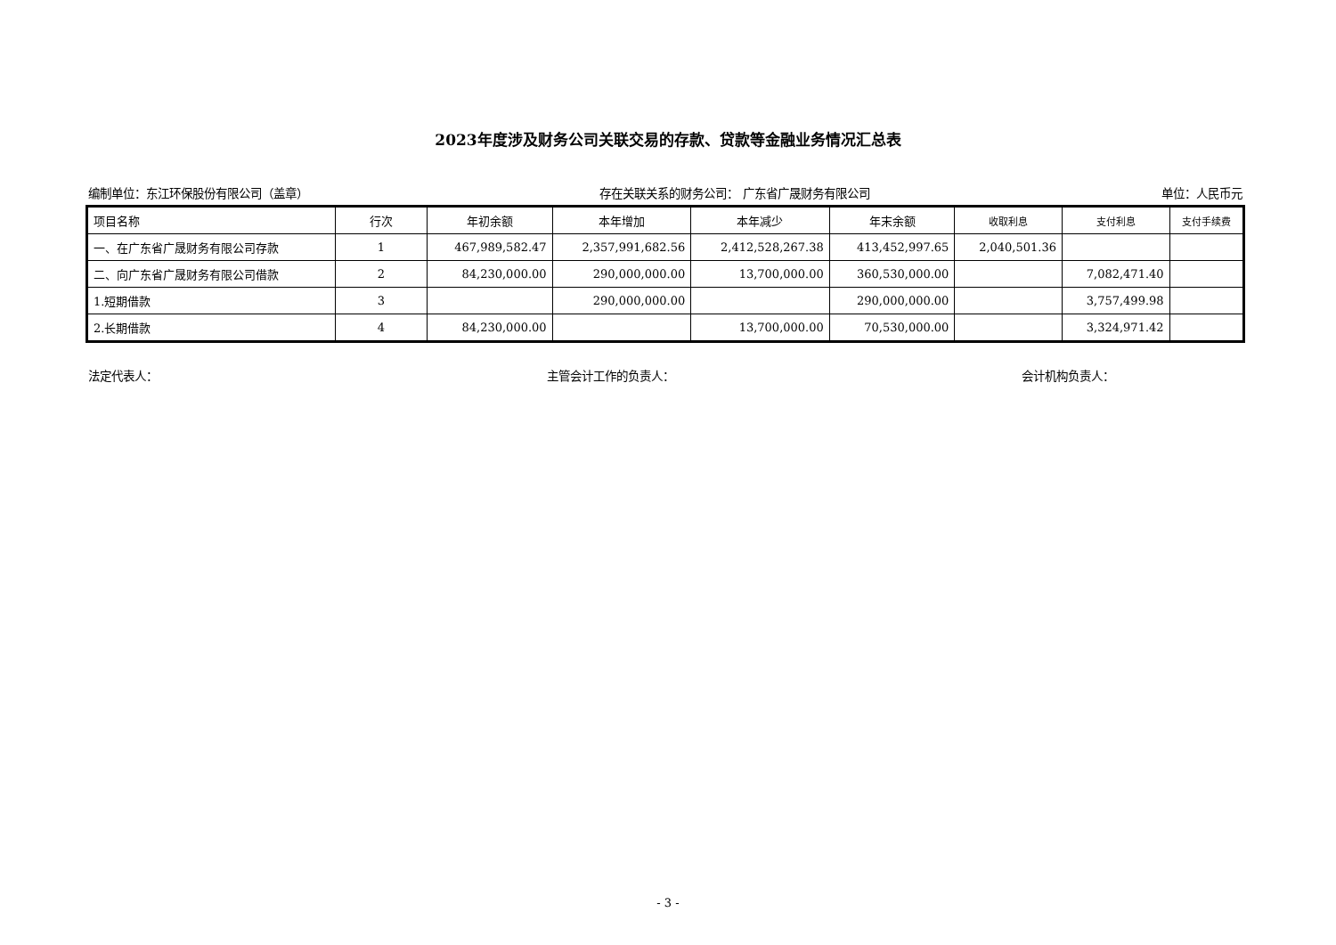2023年度涉及财务公司关联交易的存款、贷款等金融业务情况汇总表
编制单位：东江环保股份有限公司（盖章） 存在关联关系的财务公司： 广东省广晟财务有限公司 单位：人民币元
| 项目名称 | 行次 | 年初余额 | 本年增加 | 本年减少 | 年末余额 | 收取利息 | 支付利息 | 支付手续费 |
| --- | --- | --- | --- | --- | --- | --- | --- | --- |
| 一、在广东省广晟财务有限公司存款 | 1 | 467,989,582.47 | 2,357,991,682.56 | 2,412,528,267.38 | 413,452,997.65 | 2,040,501.36 | | |
| 二、向广东省广晟财务有限公司借款 | 2 | 84,230,000.00 | 290,000,000.00 | 13,700,000.00 | 360,530,000.00 | | 7,082,471.40 | |
| 1.短期借款 | 3 | | 290,000,000.00 | | 290,000,000.00 | | 3,757,499.98 | |
| 2.长期借款 | 4 | 84,230,000.00 | | 13,700,000.00 | 70,530,000.00 | | 3,324,971.42 | |
法定代表人： 主管会计工作的负责人： 会计机构负责人：
- 3 -